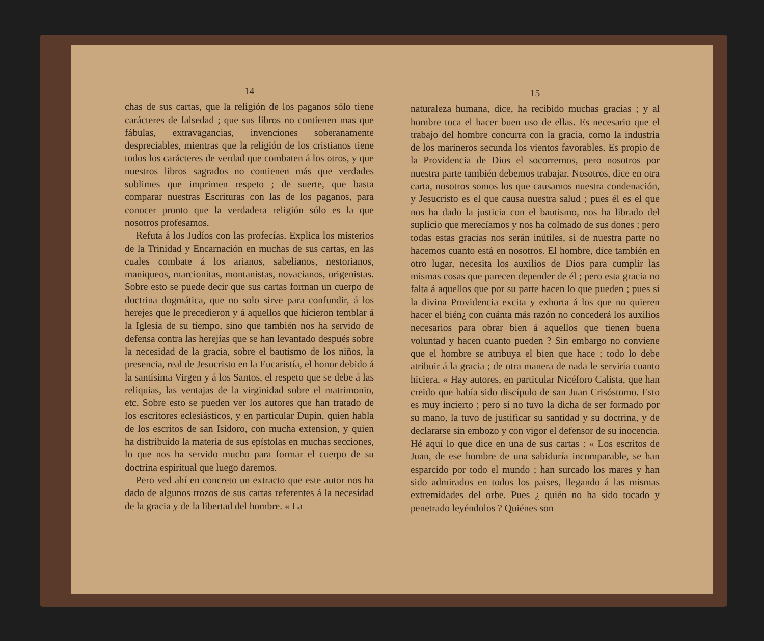— 14 —
chas de sus cartas, que la religión de los paganos sólo tiene carácteres de falsedad ; que sus libros no contienen mas que fábulas, extravagancias, invenciones soberanamente despreciables, mientras que la religión de los cristianos tiene todos los carácteres de verdad que combaten á los otros, y que nuestros libros sagrados no contienen más que verdades sublimes que imprimen respeto ; de suerte, que basta comparar nuestras Escrituras con las de los paganos, para conocer pronto que la verdadera religión sólo es la que nosotros profesamos.
Refuta á los Judíos con las profecías. Explica los misterios de la Trinidad y Encarnación en muchas de sus cartas, en las cuales combate á los arianos, sabelianos, nestorianos, maniqueos, marcionitas, montanistas, novacianos, origenistas. Sobre esto se puede decir que sus cartas forman un cuerpo de doctrina dogmática, que no solo sirve para confundir, á los herejes que le precedieron y á aquellos que hicieron temblar á la Iglesia de su tiempo, sino que también nos ha servido de defensa contra las herejías que se han levantado después sobre la necesidad de la gracia, sobre el bautismo de los niños, la presencia, real de Jesucristo en la Eucaristía, el honor debido á la santísima Virgen y á los Santos, el respeto que se debe á las reliquias, las ventajas de la virginidad sobre el matrimonio, etc. Sobre esto se pueden ver los autores que han tratado de los escritores eclesiásticos, y en particular Dupín, quien habla de los escritos de san Isidoro, con mucha extension, y quien ha distribuido la materia de sus epístolas en muchas secciones, lo que nos ha servido mucho para formar el cuerpo de su doctrina espiritual que luego daremos.
Pero ved ahí en concreto un extracto que este autor nos ha dado de algunos trozos de sus cartas referentes á la necesidad de la gracia y de la libertad del hombre. « La
— 15 —
naturaleza humana, dice, ha recibido muchas gracias ; y al hombre toca el hacer buen uso de ellas. Es necesario que el trabajo del hombre concurra con la gracia, como la industria de los marineros secunda los vientos favorables. Es propio de la Providencia de Dios el socorrernos, pero nosotros por nuestra parte también debemos trabajar. Nosotros, dice en otra carta, nosotros somos los que causamos nuestra condenación, y Jesucristo es el que causa nuestra salud ; pues él es el que nos ha dado la justicia con el bautismo, nos ha librado del suplicio que merecíamos y nos ha colmado de sus dones ; pero todas estas gracias nos serán inútiles, si de nuestra parte no hacemos cuanto está en nosotros. El hombre, dice también en otro lugar, necesita los auxilios de Dios para cumplir las mismas cosas que parecen depender de él ; pero esta gracia no falta á aquellos que por su parte hacen lo que pueden ; pues si la divina Providencia excita y exhorta á los que no quieren hacer el bién¿ con cuánta más razón no concederá los auxilios necesarios para obrar bien á aquellos que tienen buena voluntad y hacen cuanto pueden ? Sin embargo no conviene que el hombre se atribuya el bien que hace ; todo lo debe atribuir á la gracia ; de otra manera de nada le serviría cuanto hiciera. « Hay autores, en particular Nicéforo Calista, que han creido que había sido discípulo de san Juan Crisóstomo. Esto es muy incierto ; pero si no tuvo la dicha de ser formado por su mano, la tuvo de justificar su santidad y su doctrina, y de declararse sin embozo y con vigor el defensor de su inocencia. Hé aquí lo que dice en una de sus cartas : « Los escritos de Juan, de ese hombre de una sabiduría incomparable, se han esparcido por todo el mundo ; han surcado los mares y han sido admirados en todos los paises, llegando á las mismas extremidades del orbe. Pues ¿ quién no ha sido tocado y penetrado leyéndolos ? Quiénes son